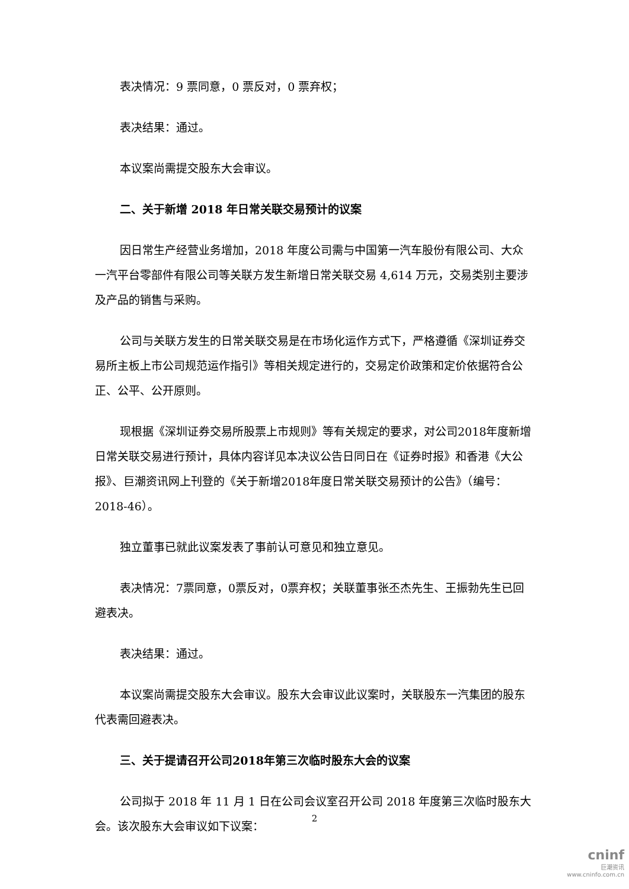表决情况：9 票同意，0 票反对，0 票弃权；
表决结果：通过。
本议案尚需提交股东大会审议。
二、关于新增 2018 年日常关联交易预计的议案
因日常生产经营业务增加，2018 年度公司需与中国第一汽车股份有限公司、大众一汽平台零部件有限公司等关联方发生新增日常关联交易 4,614 万元，交易类别主要涉及产品的销售与采购。
公司与关联方发生的日常关联交易是在市场化运作方式下，严格遵循《深圳证券交易所主板上市公司规范运作指引》等相关规定进行的，交易定价政策和定价依据符合公正、公平、公开原则。
现根据《深圳证券交易所股票上市规则》等有关规定的要求，对公司2018年度新增日常关联交易进行预计，具体内容详见本决议公告日同日在《证券时报》和香港《大公报》、巨潮资讯网上刊登的《关于新增2018年度日常关联交易预计的公告》（编号：2018-46）。
独立董事已就此议案发表了事前认可意见和独立意见。
表决情况：7票同意，0票反对，0票弃权；关联董事张丕杰先生、王振勃先生已回避表决。
表决结果：通过。
本议案尚需提交股东大会审议。股东大会审议此议案时，关联股东一汽集团的股东代表需回避表决。
三、关于提请召开公司2018年第三次临时股东大会的议案
公司拟于 2018 年 11 月 1 日在公司会议室召开公司 2018 年度第三次临时股东大会。该次股东大会审议如下议案：
2
cninf
巨潮资讯
www.cninfo.com.cn